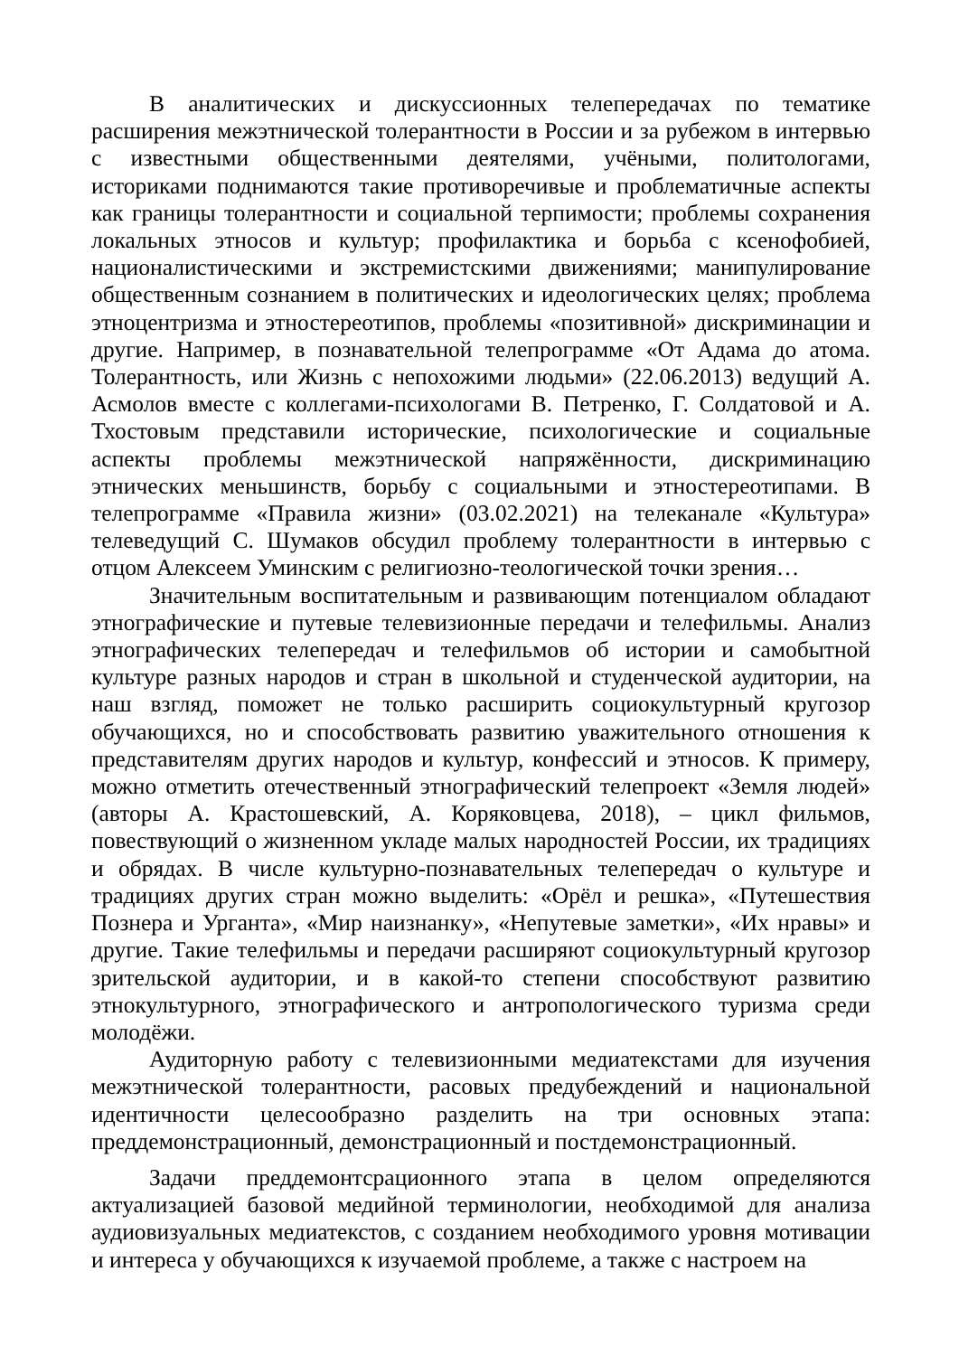В аналитических и дискуссионных телепередачах по тематике расширения межэтнической толерантности в России и за рубежом в интервью с известными общественными деятелями, учёными, политологами, историками поднимаются такие противоречивые и проблематичные аспекты как границы толерантности и социальной терпимости; проблемы сохранения локальных этносов и культур; профилактика и борьба с ксенофобией, националистическими и экстремистскими движениями; манипулирование общественным сознанием в политических и идеологических целях; проблема этноцентризма и этностереотипов, проблемы «позитивной» дискриминации и другие. Например, в познавательной телепрограмме «От Адама до атома. Толерантность, или Жизнь с непохожими людьми» (22.06.2013) ведущий А. Асмолов вместе с коллегами-психологами В. Петренко, Г. Солдатовой и А. Тхостовым представили исторические, психологические и социальные аспекты проблемы межэтнической напряжённости, дискриминацию этнических меньшинств, борьбу с социальными и этностереотипами. В телепрограмме «Правила жизни» (03.02.2021) на телеканале «Культура» телеведущий С. Шумаков обсудил проблему толерантности в интервью с отцом Алексеем Уминским с религиозно-теологической точки зрения…
Значительным воспитательным и развивающим потенциалом обладают этнографические и путевые телевизионные передачи и телефильмы. Анализ этнографических телепередач и телефильмов об истории и самобытной культуре разных народов и стран в школьной и студенческой аудитории, на наш взгляд, поможет не только расширить социокультурный кругозор обучающихся, но и способствовать развитию уважительного отношения к представителям других народов и культур, конфессий и этносов. К примеру, можно отметить отечественный этнографический телепроект «Земля людей» (авторы А. Крастошевский, А. Коряковцева, 2018), – цикл фильмов, повествующий о жизненном укладе малых народностей России, их традициях и обрядах. В числе культурно-познавательных телепередач о культуре и традициях других стран можно выделить: «Орёл и решка», «Путешествия Познера и Урганта», «Мир наизнанку», «Непутевые заметки», «Их нравы» и другие. Такие телефильмы и передачи расширяют социокультурный кругозор зрительской аудитории, и в какой-то степени способствуют развитию этнокультурного, этнографического и антропологического туризма среди молодёжи.
Аудиторную работу с телевизионными медиатекстами для изучения межэтнической толерантности, расовых предубеждений и национальной идентичности целесообразно разделить на три основных этапа: преддемонстрационный, демонстрационный и постдемонстрационный.
Задачи преддемонтсрационного этапа в целом определяются актуализацией базовой медийной терминологии, необходимой для анализа аудиовизуальных медиатекстов, с созданием необходимого уровня мотивации и интереса у обучающихся к изучаемой проблеме, а также с настроем на